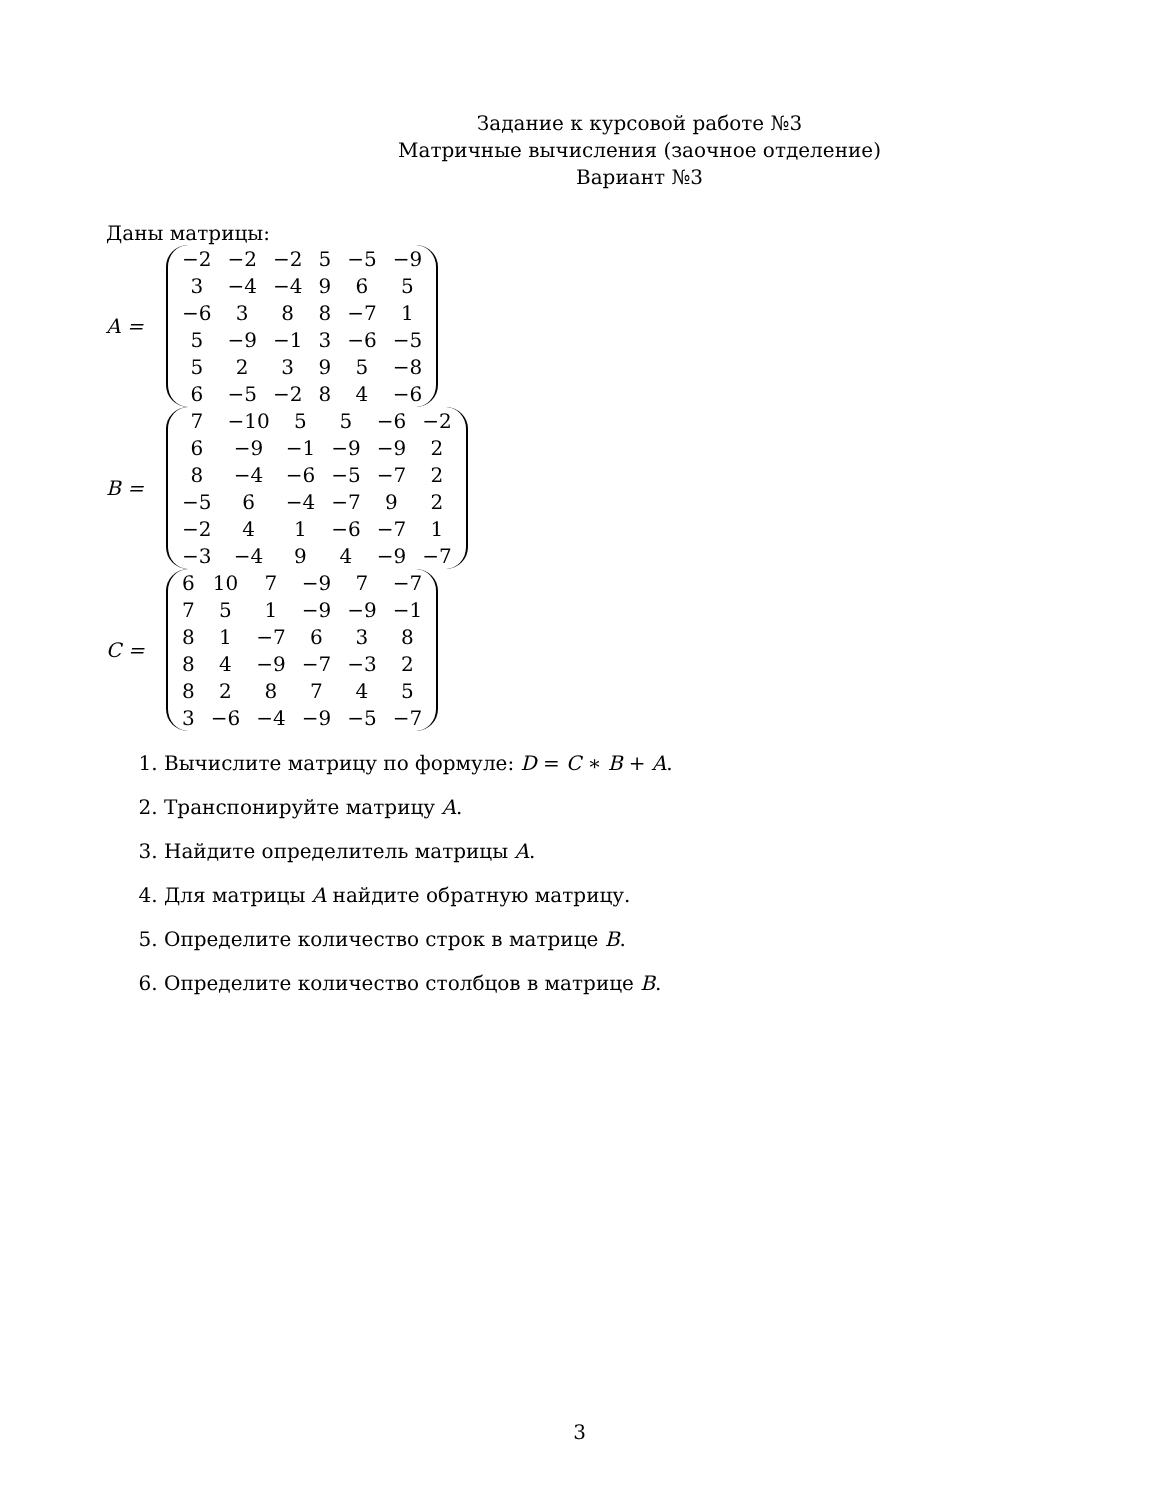Задание к курсовой работе №3
Матричные вычисления (заочное отделение)
Вариант №3
Даны матрицы:
A =
| −2 | −2 | −2 | 5 | −5 | −9 |
| 3 | −4 | −4 | 9 | 6 | 5 |
| −6 | 3 | 8 | 8 | −7 | 1 |
| 5 | −9 | −1 | 3 | −6 | −5 |
| 5 | 2 | 3 | 9 | 5 | −8 |
| 6 | −5 | −2 | 8 | 4 | −6 |
B =
| 7 | −10 | 5 | 5 | −6 | −2 |
| 6 | −9 | −1 | −9 | −9 | 2 |
| 8 | −4 | −6 | −5 | −7 | 2 |
| −5 | 6 | −4 | −7 | 9 | 2 |
| −2 | 4 | 1 | −6 | −7 | 1 |
| −3 | −4 | 9 | 4 | −9 | −7 |
C =
| 6 | 10 | 7 | −9 | 7 | −7 |
| 7 | 5 | 1 | −9 | −9 | −1 |
| 8 | 1 | −7 | 6 | 3 | 8 |
| 8 | 4 | −9 | −7 | −3 | 2 |
| 8 | 2 | 8 | 7 | 4 | 5 |
| 3 | −6 | −4 | −9 | −5 | −7 |
1. Вычислите матрицу по формуле: D = C ∗ B + A.
2. Транспонируйте матрицу A.
3. Найдите определитель матрицы A.
4. Для матрицы A найдите обратную матрицу.
5. Определите количество строк в матрице B.
6. Определите количество столбцов в матрице B.
3